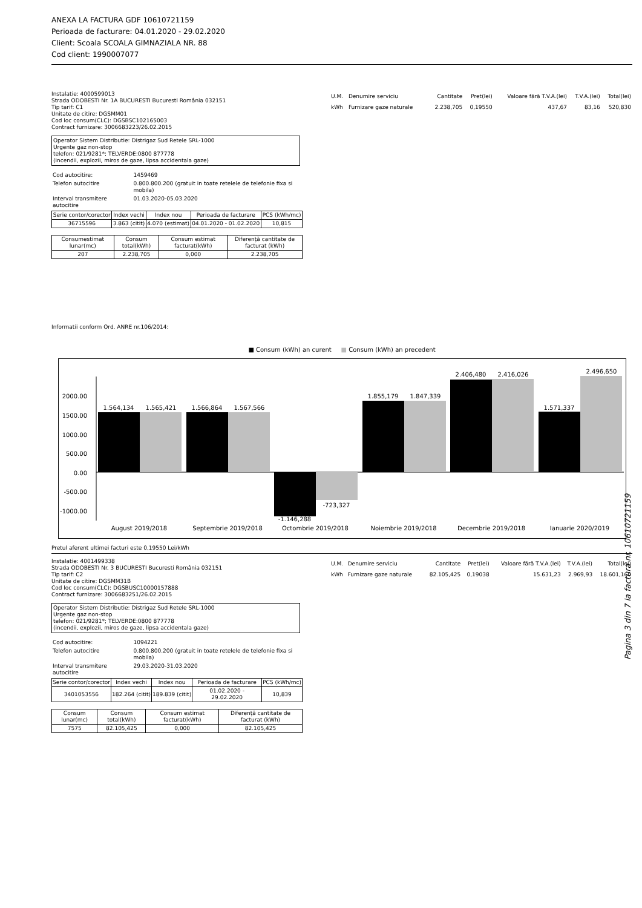ANEXA LA FACTURA GDF 10610721159
Perioada de facturare: 04.01.2020 - 29.02.2020
Client: Scoala SCOALA GIMNAZIALA NR. 88
Cod client: 1990007077
Instalatie: 4000599013
Strada ODOBESTI Nr. 1A BUCURESTI Bucuresti România 032151
Tip tarif: C1
Unitate de citire: DGSMM01
Cod loc consum(CLC): DGSBSC102165003
Contract furnizare: 3006683223/26.02.2015
Operator Sistem Distributie: Distrigaz Sud Retele SRL-1000
Urgente gaz non-stop
telefon: 021/9281*; TELVERDE:0800 877778
(incendii, explozii, miros de gaze, lipsa accidentala gaze)
| Cod autocitire: | 1459469 |
| Telefon autocitire | 0.800.800.200 (gratuit in toate retelele de telefonie fixa si mobila) |
| Interval transmitere autocitire | 01.03.2020-05.03.2020 |
| Serie contor/corector | Index vechi | Index nou | Perioada de facturare | PCS (kWh/mc) |
| 36715596 | 3.863 (citit) | 4.070 (estimat) | 04.01.2020 - 01.02.2020 | 10,815 |
| Consumestimat lunar(mc) | Consum total(kWh) | Consum estimat facturat(kWh) | Diferență cantitate de facturat (kWh) |
| 207 | 2.238,705 | 0,000 | 2.238,705 |
| U.M. | Denumire serviciu | Cantitate | Pret(lei) | Valoare fără T.V.A.(lei) | T.V.A.(lei) | Total(lei) |
| kWh | Furnizare gaze naturale | 2.238,705 | 0,19550 | 437,67 | 83,16 | 520,830 |
Informatii conform Ord. ANRE nr.106/2014:
■ Consum (kWh) an curent ■ Consum (kWh) an precedent
2000.00
1500.00
1000.00
500.00
0.00
-500.00
-1000.00
1.564,134
1.565,421
1.566,864
1.567,566
-1.146,288
-723,327
1.855,179
1.847,339
2.406,480
2.416,026
1.571,337
2.496,650
August 2019/2018
Septembrie 2019/2018
Octombrie 2019/2018
Noiembrie 2019/2018
Decembrie 2019/2018
Ianuarie 2020/2019
Pretul aferent ultimei facturi este 0,19550 Lei/kWh
Instalatie: 4001499338
Strada ODOBESTI Nr. 3 BUCURESTI Bucuresti România 032151
Tip tarif: C2
Unitate de citire: DGSMM31B
Cod loc consum(CLC): DGSBUSC10000157888
Contract furnizare: 3006683251/26.02.2015
Operator Sistem Distributie: Distrigaz Sud Retele SRL-1000
Urgente gaz non-stop
telefon: 021/9281*; TELVERDE:0800 877778
(incendii, explozii, miros de gaze, lipsa accidentala gaze)
| Cod autocitire: | 1094221 |
| Telefon autocitire | 0.800.800.200 (gratuit in toate retelele de telefonie fixa si mobila) |
| Interval transmitere autocitire | 29.03.2020-31.03.2020 |
| Serie contor/corector | Index vechi | Index nou | Perioada de facturare | PCS (kWh/mc) |
| 3401053556 | 182.264 (citit) | 189.839 (citit) | 01.02.2020 - 29.02.2020 | 10,839 |
| Consum lunar(mc) | Consum total(kWh) | Consum estimat facturat(kWh) | Diferență cantitate de facturat (kWh) |
| 7575 | 82.105,425 | 0,000 | 82.105,425 |
| U.M. | Denumire serviciu | Cantitate | Pret(lei) | Valoare fără T.V.A.(lei) | T.V.A.(lei) | Total(lei) |
| kWh | Furnizare gaze naturale | 82.105,425 | 0,19038 | 15.631,23 | 2.969,93 | 18.601,160 |
Pagina 3 din 7 la factura nr. 10610721159